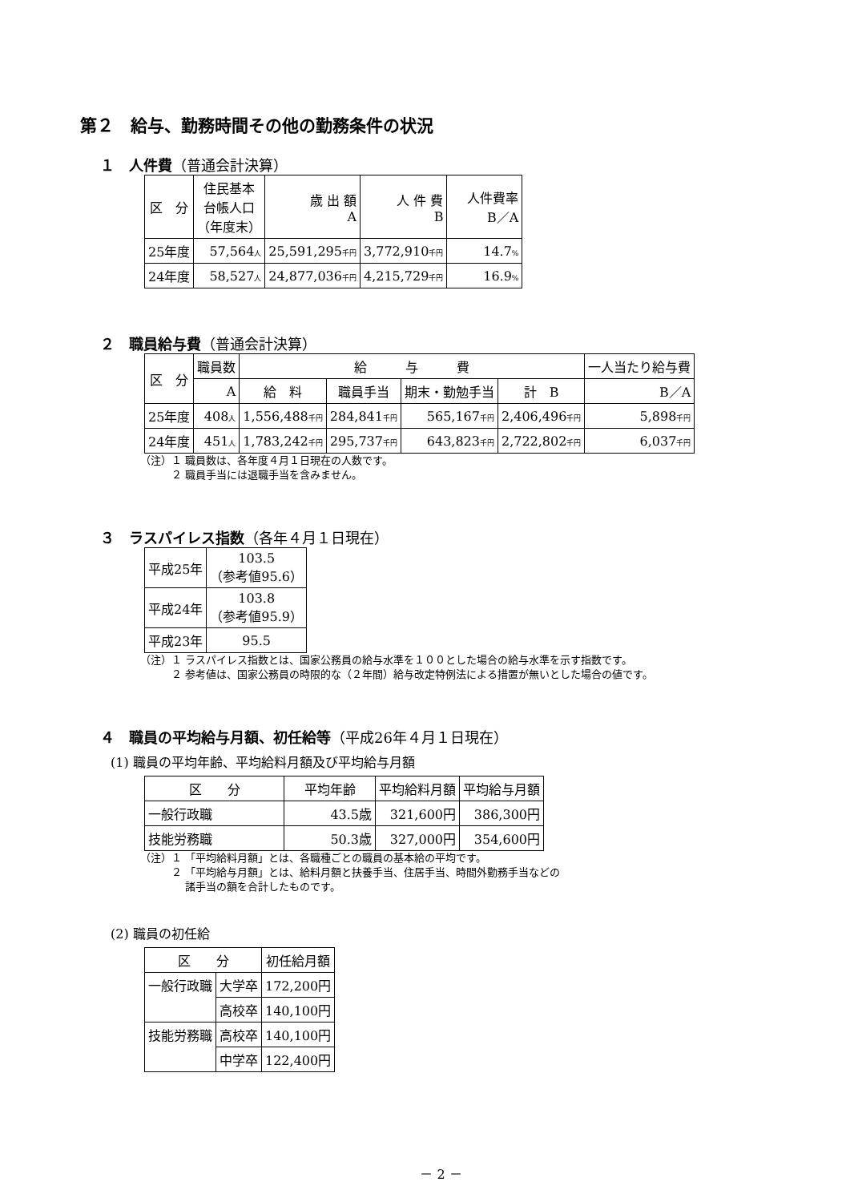第２　給与、勤務時間その他の勤務条件の状況
１　人件費（普通会計決算）
| 区 分 | 住民基本 台帳人口 （年度末） | 歳 出 額 A | 人 件 費 B | 人件費率 B／A |
| --- | --- | --- | --- | --- |
| 25年度 | 57,564 人 | 25,591,295 千円 | 3,772,910 千円 | 14.7 % |
| 24年度 | 58,527 人 | 24,877,036 千円 | 4,215,729 千円 | 16.9 % |
２　職員給与費（普通会計決算）
| 区 分 | 職員数 | 給 与 費 | | | | 一人当たり給与費 |
| --- | --- | --- | --- | --- | --- | --- |
| | A | 給 料 | 職員手当 | 期末・勤勉手当 | 計 B | B／A |
| 25年度 | 408 人 | 1,556,488 千円 | 284,841 千円 | 565,167 千円 | 2,406,496 千円 | 5,898 千円 |
| 24年度 | 451 人 | 1,783,242 千円 | 295,737 千円 | 643,823 千円 | 2,722,802 千円 | 6,037 千円 |
（注）１ 職員数は、各年度４月１日現在の人数です。
　　　２ 職員手当には退職手当を含みません。
３　ラスパイレス指数（各年４月１日現在）
| 平成25年 | 103.5 （参考値95.6） |
| 平成24年 | 103.8 （参考値95.9） |
| 平成23年 | 95.5 |
（注）１ ラスパイレス指数とは、国家公務員の給与水準を１００とした場合の給与水準を示す指数です。
　　　２ 参考値は、国家公務員の時限的な（２年間）給与改定特例法による措置が無いとした場合の値です。
４　職員の平均給与月額、初任給等（平成26年４月１日現在）
(1) 職員の平均年齢、平均給料月額及び平均給与月額
| 区 分 | 平均年齢 | 平均給料月額 | 平均給与月額 |
| --- | --- | --- | --- |
| 一般行政職 | 43.5歳 | 321,600円 | 386,300円 |
| 技能労務職 | 50.3歳 | 327,000円 | 354,600円 |
（注）１ 「平均給料月額」とは、各職種ごとの職員の基本給の平均です。
　　　２ 「平均給与月額」とは、給料月額と扶養手当、住居手当、時間外勤務手当などの
　　　　 諸手当の額を合計したものです。
(2) 職員の初任給
| 区 分 | | 初任給月額 |
| --- | --- | --- |
| 一般行政職 | 大学卒 | 172,200円 |
| | 高校卒 | 140,100円 |
| 技能労務職 | 高校卒 | 140,100円 |
| | 中学卒 | 122,400円 |
－ 2 －